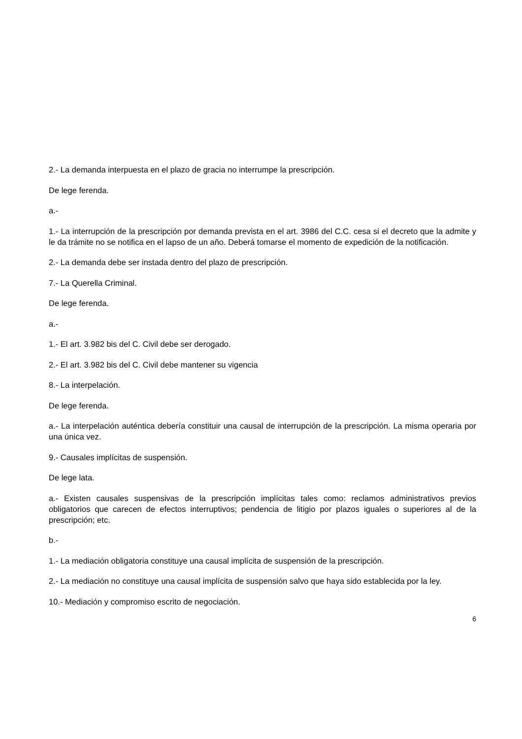2.- La demanda interpuesta en el plazo de gracia no interrumpe la prescripción.
De lege ferenda.
a.-
1.- La interrupción de la prescripción por demanda prevista en el art. 3986 del C.C. cesa si el decreto que la admite y le da trámite no se notifica en el lapso de un año. Deberá tomarse el momento de expedición de la notificación.
2.- La demanda debe ser instada dentro del plazo de prescripción.
7.- La Querella Criminal.
De lege ferenda.
a.-
1.- El art. 3.982 bis del C. Civil debe ser derogado.
2.- El art. 3.982 bis del C. Civil debe mantener su vigencia
8.- La interpelación.
De lege ferenda.
a.- La interpelación auténtica debería constituir una causal de interrupción de la prescripción. La misma operaria por una única vez.
9.- Causales implícitas de suspensión.
De lege lata.
a.- Existen causales suspensivas de la prescripción implícitas tales como: reclamos administrativos previos obligatorios que carecen de efectos interruptivos; pendencia de litigio por plazos iguales o superiores al de la prescripción; etc.
b.-
1.- La mediación obligatoria constituye una causal implícita de suspensión de la prescripción.
2.- La mediación no constituye una causal implícita de suspensión salvo que haya sido establecida por la ley.
10.- Mediación y compromiso escrito de negociación.
6